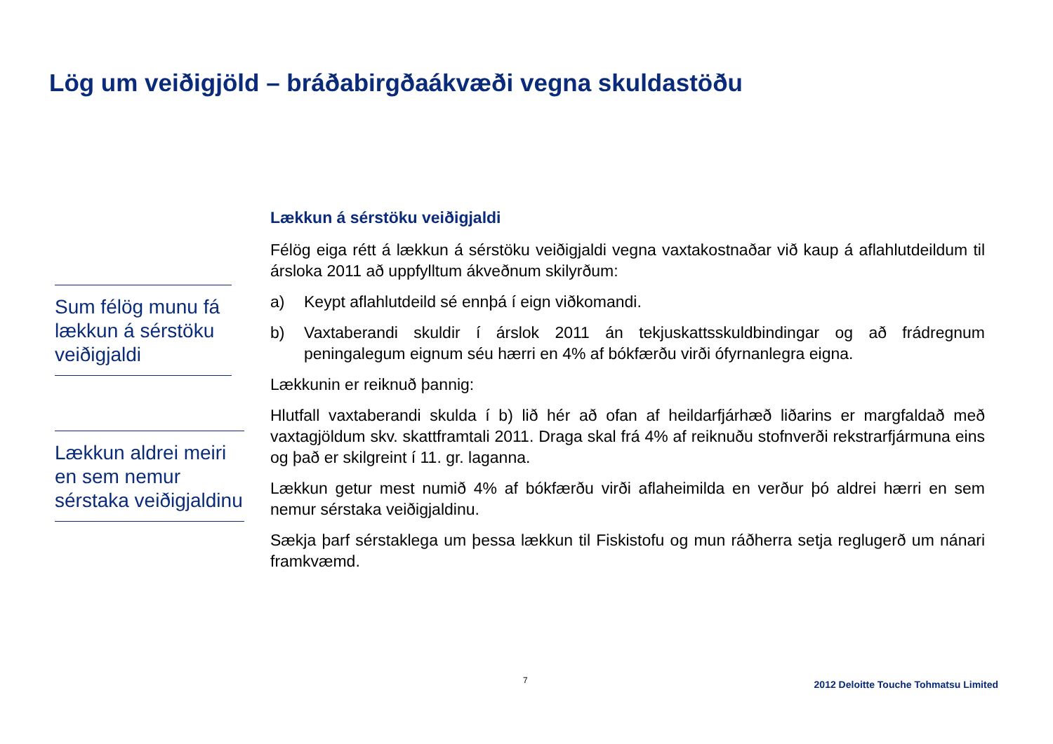Lög um veiðigjöld – bráðabirgðaákvæði vegna skuldastöðu
Sum félög munu fá lækkun á sérstöku veiðigjaldi
Lækkun aldrei meiri en sem nemur sérstaka veiðigjaldinu
Lækkun á sérstöku veiðigjaldi
Félög eiga rétt á lækkun á sérstöku veiðigjaldi vegna vaxtakostnaðar við kaup á aflahlutdeildum til ársloka 2011 að uppfylltum ákveðnum skilyrðum:
a) Keypt aflahlutdeild sé ennþá í eign viðkomandi.
b) Vaxtaberandi skuldir í árslok 2011 án tekjuskattsskuldbindingar og að frádregnum peningalegum eignum séu hærri en 4% af bókfærðu virði ófyrnanlegra eigna.
Lækkunin er reiknuð þannig:
Hlutfall vaxtaberandi skulda í b) lið hér að ofan af heildarfjárhæð liðarins er margfaldað með vaxtagjöldum skv. skattframtali 2011. Draga skal frá 4% af reiknuðu stofnverði rekstrarfjármuna eins og það er skilgreint í 11. gr. laganna.
Lækkun getur mest numið 4% af bókfærðu virði aflaheimilda en verður þó aldrei hærri en sem nemur sérstaka veiðigjaldinu.
Sækja þarf sérstaklega um þessa lækkun til Fiskistofu og mun ráðherra setja reglugerð um nánari framkvæmd.
7
2012 Deloitte Touche Tohmatsu Limited